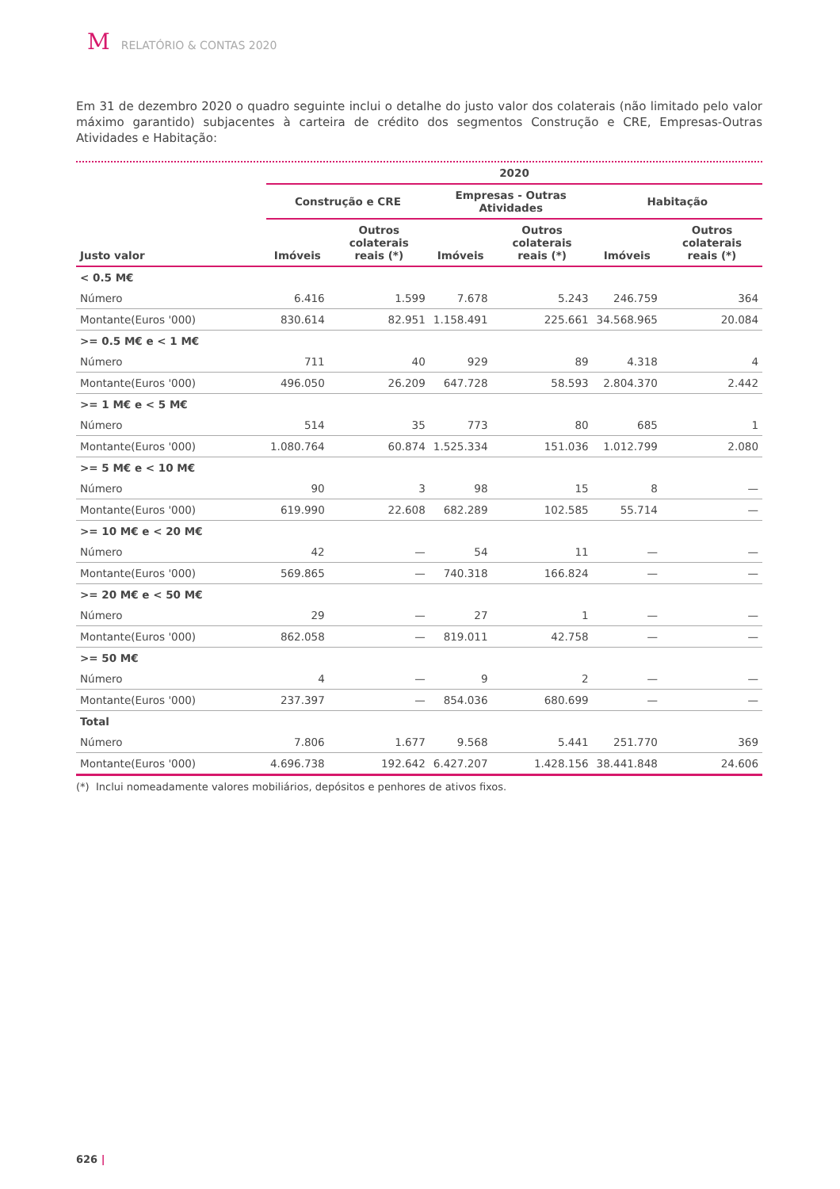M RELATÓRIO & CONTAS 2020
Em 31 de dezembro 2020 o quadro seguinte inclui o detalhe do justo valor dos colaterais (não limitado pelo valor máximo garantido) subjacentes à carteira de crédito dos segmentos Construção e CRE, Empresas-Outras Atividades e Habitação:
| | 2020 | | | | | |
| --- | --- | --- | --- | --- | --- | --- |
| | Construção e CRE | | Empresas - Outras Atividades | | Habitação | |
| Justo valor | Imóveis | Outros colaterais reais (*) | Imóveis | Outros colaterais reais (*) | Imóveis | Outros colaterais reais (*) |
| < 0.5 M€ | | | | | | |
| Número | 6.416 | 1.599 | 7.678 | 5.243 | 246.759 | 364 |
| Montante(Euros '000) | 830.614 | 82.951 | 1.158.491 | 225.661 | 34.568.965 | 20.084 |
| >= 0.5 M€ e < 1 M€ | | | | | | |
| Número | 711 | 40 | 929 | 89 | 4.318 | 4 |
| Montante(Euros '000) | 496.050 | 26.209 | 647.728 | 58.593 | 2.804.370 | 2.442 |
| >= 1 M€ e < 5 M€ | | | | | | |
| Número | 514 | 35 | 773 | 80 | 685 | 1 |
| Montante(Euros '000) | 1.080.764 | 60.874 | 1.525.334 | 151.036 | 1.012.799 | 2.080 |
| >= 5 M€ e < 10 M€ | | | | | | |
| Número | 90 | 3 | 98 | 15 | 8 | — |
| Montante(Euros '000) | 619.990 | 22.608 | 682.289 | 102.585 | 55.714 | — |
| >= 10 M€ e < 20 M€ | | | | | | |
| Número | 42 | — | 54 | 11 | — | — |
| Montante(Euros '000) | 569.865 | — | 740.318 | 166.824 | — | — |
| >= 20 M€ e < 50 M€ | | | | | | |
| Número | 29 | — | 27 | 1 | — | — |
| Montante(Euros '000) | 862.058 | — | 819.011 | 42.758 | — | — |
| >= 50 M€ | | | | | | |
| Número | 4 | — | 9 | 2 | — | — |
| Montante(Euros '000) | 237.397 | — | 854.036 | 680.699 | — | — |
| Total | | | | | | |
| Número | 7.806 | 1.677 | 9.568 | 5.441 | 251.770 | 369 |
| Montante(Euros '000) | 4.696.738 | 192.642 | 6.427.207 | 1.428.156 | 38.441.848 | 24.606 |
(*) Inclui nomeadamente valores mobiliários, depósitos e penhores de ativos fixos.
626 |